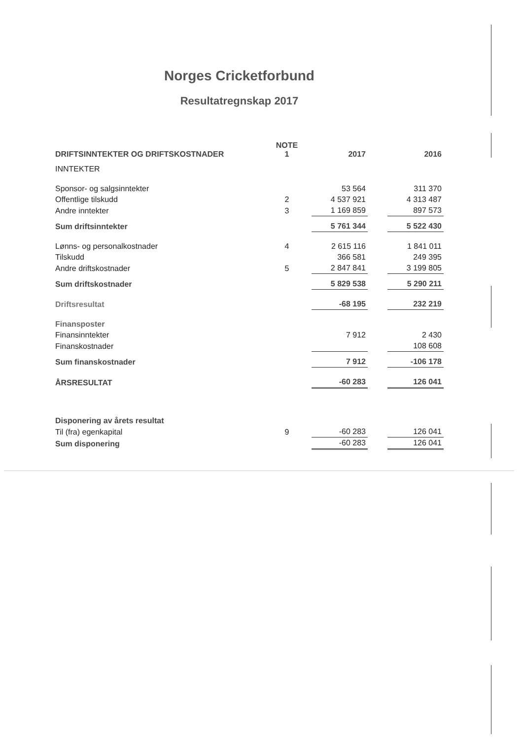Norges Cricketforbund
Resultatregnskap 2017
| DRIFTSINNTEKTER OG DRIFTSKOSTNADER | NOTE 1 | 2017 | | 2016 |
| --- | --- | --- | --- | --- |
| INNTEKTER | | | | |
| Sponsor- og salgsinntekter | | 53 564 | | 311 370 |
| Offentlige tilskudd | 2 | 4 537 921 | | 4 313 487 |
| Andre inntekter | 3 | 1 169 859 | | 897 573 |
| Sum driftsinntekter | | 5 761 344 | | 5 522 430 |
| Lønns- og personalkostnader | 4 | 2 615 116 | | 1 841 011 |
| Tilskudd | | 366 581 | | 249 395 |
| Andre driftskostnader | 5 | 2 847 841 | | 3 199 805 |
| Sum driftskostnader | | 5 829 538 | | 5 290 211 |
| Driftsresultat | | -68 195 | | 232 219 |
| Finansposter | | | | |
| Finansinntekter | | 7 912 | | 2 430 |
| Finanskostnader | | | | 108 608 |
| Sum finanskostnader | | 7 912 | | -106 178 |
| ÅRSRESULTAT | | -60 283 | | 126 041 |
| Disponering av årets resultat | | | | |
| Til (fra) egenkapital | 9 | -60 283 | | 126 041 |
| Sum disponering | | -60 283 | | 126 041 |